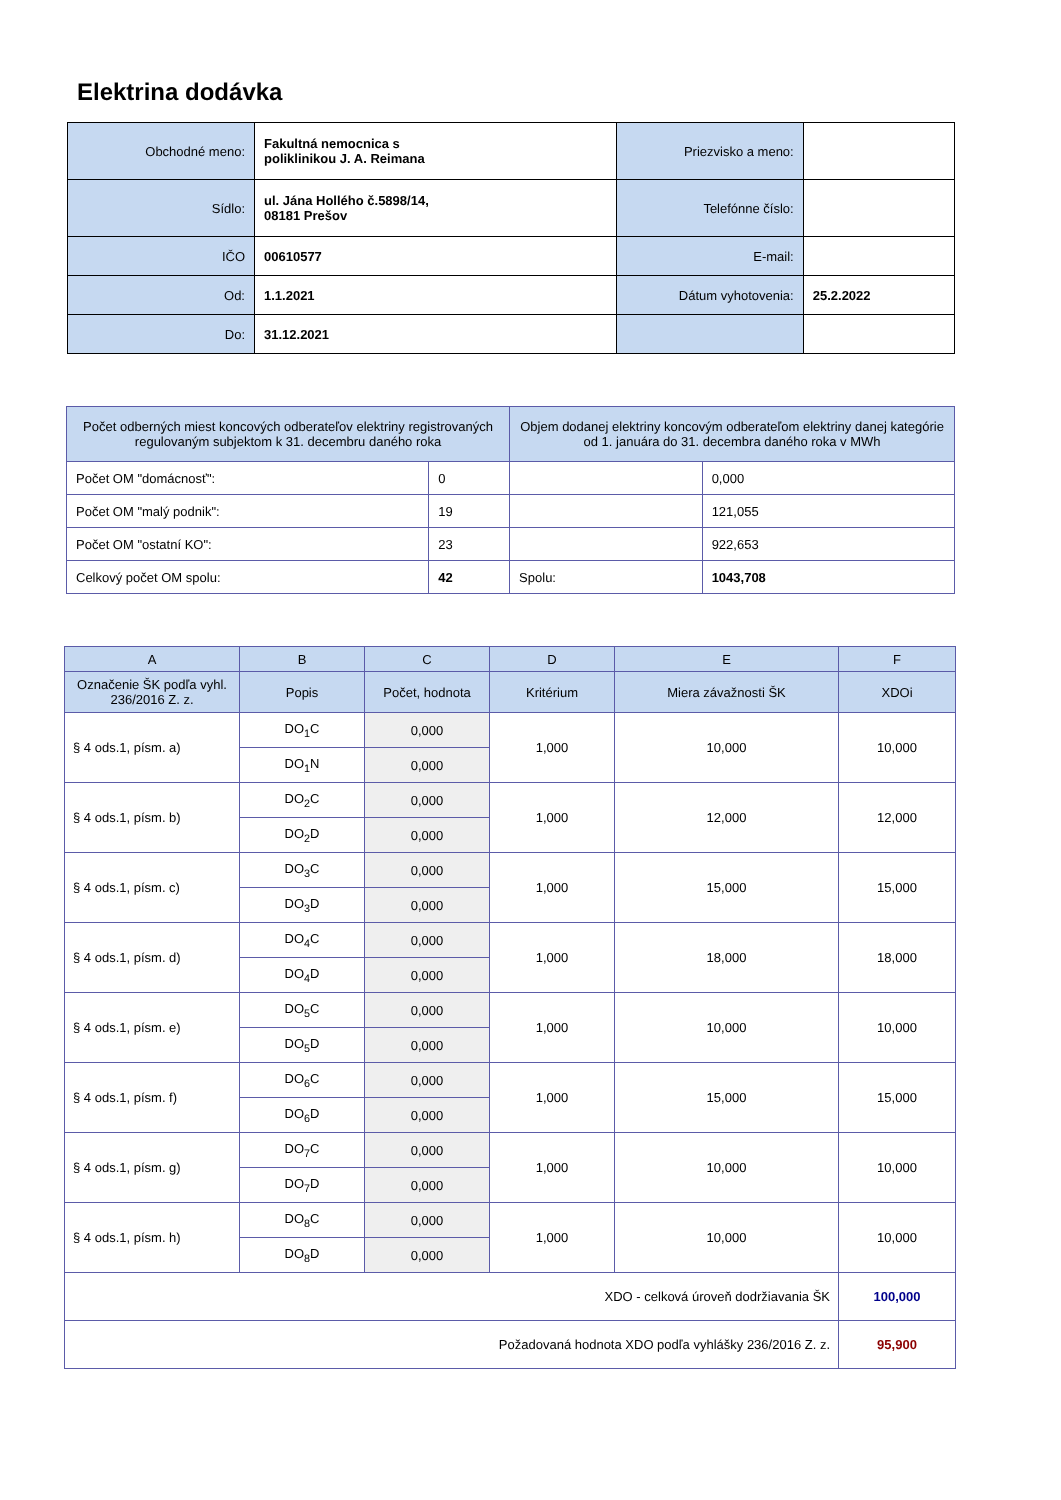Elektrina dodávka
| Obchodné meno: | Fakultná nemocnica s poliklinikou J. A. Reimana | Priezvisko a meno: | |
| Sídlo: | ul. Jána Hollého č.5898/14, 08181 Prešov | Telefónne číslo: | |
| IČO | 00610577 | E-mail: | |
| Od: | 1.1.2021 | Dátum vyhotovenia: | 25.2.2022 |
| Do: | 31.12.2021 | | |
| Počet odberných miest koncových odberateľov elektriny registrovaných regulovaným subjektom k 31. decembru daného roka | | Objem dodanej elektriny koncovým odberateľom elektriny danej kategórie od 1. januára do 31. decembra daného roka v MWh | |
| --- | --- | --- | --- |
| Počet OM "domácnosť": | 0 | | 0,000 |
| Počet OM "malý podnik": | 19 | | 121,055 |
| Počet OM "ostatní KO": | 23 | | 922,653 |
| Celkový počet OM spolu: | 42 | Spolu: | 1043,708 |
| A | B | C | D | E | F |
| --- | --- | --- | --- | --- | --- |
| Označenie ŠK podľa vyhl. 236/2016 Z. z. | Popis | Počet, hodnota | Kritérium | Miera závažnosti ŠK | XDOi |
| § 4 ods.1, písm. a) | DO<sub>1</sub>C | 0,000 | 1,000 | 10,000 | 10,000 |
| | DO<sub>1</sub>N | 0,000 | | | |
| § 4 ods.1, písm. b) | DO<sub>2</sub>C | 0,000 | 1,000 | 12,000 | 12,000 |
| | DO<sub>2</sub>D | 0,000 | | | |
| § 4 ods.1, písm. c) | DO<sub>3</sub>C | 0,000 | 1,000 | 15,000 | 15,000 |
| | DO<sub>3</sub>D | 0,000 | | | |
| § 4 ods.1, písm. d) | DO<sub>4</sub>C | 0,000 | 1,000 | 18,000 | 18,000 |
| | DO<sub>4</sub>D | 0,000 | | | |
| § 4 ods.1, písm. e) | DO<sub>5</sub>C | 0,000 | 1,000 | 10,000 | 10,000 |
| | DO<sub>5</sub>D | 0,000 | | | |
| § 4 ods.1, písm. f) | DO<sub>6</sub>C | 0,000 | 1,000 | 15,000 | 15,000 |
| | DO<sub>6</sub>D | 0,000 | | | |
| § 4 ods.1, písm. g) | DO<sub>7</sub>C | 0,000 | 1,000 | 10,000 | 10,000 |
| | DO<sub>7</sub>D | 0,000 | | | |
| § 4 ods.1, písm. h) | DO<sub>8</sub>C | 0,000 | 1,000 | 10,000 | 10,000 |
| | DO<sub>8</sub>D | 0,000 | | | |
| XDO - celková úroveň dodržiavania ŠK | | | | | 100,000 |
| Požadovaná hodnota XDO podľa vyhlášky 236/2016 Z. z. | | | | | 95,900 |